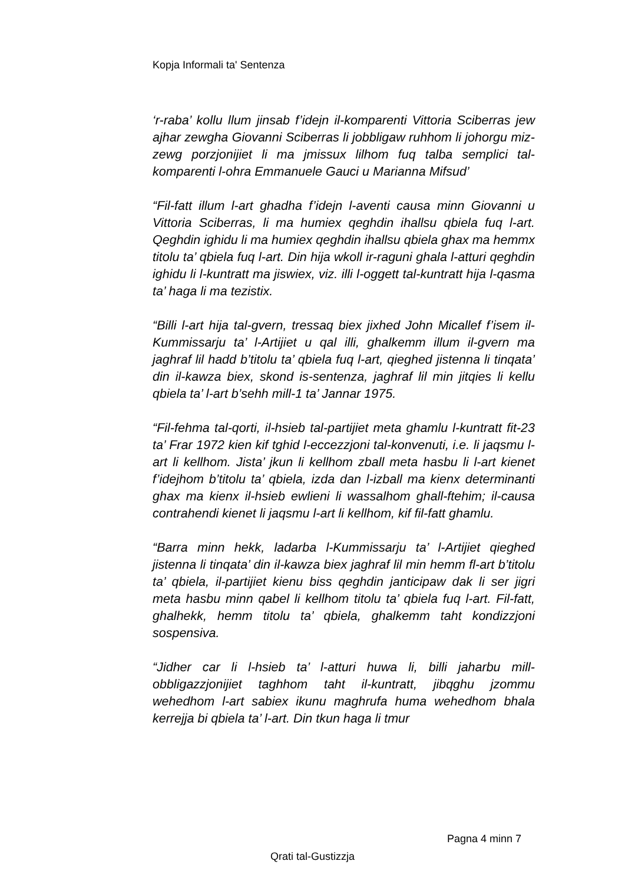Kopja Informali ta' Sentenza
‘r-raba’ kollu llum jinsab f’idejn il-komparenti Vittoria Sciberras jew ajhar zewgha Giovanni Sciberras li jobbligaw ruhhom li johorgu miz-zewg porzjonijiet li ma jmissux lilhom fuq talba semplici tal-komparenti l-ohra Emmanuele Gauci u Marianna Mifsud’
“Fil-fatt illum l-art ghadha f’idejn l-aventi causa minn Giovanni u Vittoria Sciberras, li ma humiex qeghdin ihallsu qbiela fuq l-art. Qeghdin ighidu li ma humiex qeghdin ihallsu qbiela ghax ma hemmx titolu ta’ qbiela fuq l-art. Din hija wkoll ir-raguni ghala l-atturi qeghdin ighidu li l-kuntratt ma jiswiex, viz. illi l-oggett tal-kuntratt hija l-qasma ta’ haga li ma tezistix.
“Billi l-art hija tal-gvern, tressaq biex jixhed John Micallef f’isem il-Kummissarju ta’ l-Artijiet u qal illi, ghalkemm illum il-gvern ma jaghraf lil hadd b’titolu ta’ qbiela fuq l-art, qieghed jistenna li tinqata’ din il-kawza biex, skond is-sentenza, jaghraf lil min jitqies li kellu qbiela ta’ l-art b’sehh mill-1 ta’ Jannar 1975.
“Fil-fehma tal-qorti, il-hsieb tal-partijiet meta ghamlu l-kuntratt fit-23 ta’ Frar 1972 kien kif tghid l-eccezzjoni tal-konvenuti, i.e. li jaqsmu l-art li kellhom. Jista’ jkun li kellhom zball meta hasbu li l-art kienet f’idejhom b’titolu ta’ qbiela, izda dan l-izball ma kienx determinanti ghax ma kienx il-hsieb ewlieni li wassalhom ghall-ftehim; il-causa contrahendi kienet li jaqsmu l-art li kellhom, kif fil-fatt ghamlu.
“Barra minn hekk, ladarba l-Kummissarju ta’ l-Artijiet qieghed jistenna li tinqata’ din il-kawza biex jaghraf lil min hemm fl-art b’titolu ta’ qbiela, il-partijiet kienu biss qeghdin janticipaw dak li ser jigri meta hasbu minn qabel li kellhom titolu ta’ qbiela fuq l-art. Fil-fatt, ghalhekk, hemm titolu ta’ qbiela, ghalkemm taht kondizzjoni sospensiva.
“Jidher car li l-hsieb ta’ l-atturi huwa li, billi jaharbu mill-obbligazzjonijiet taghhom taht il-kuntratt, jibqghu jzommu wehedhom l-art sabiex ikunu maghrufa huma wehedhom bhala kerrejja bi qbiela ta’ l-art. Din tkun haga li tmur
Pagna 4 minn 7
Qrati tal-Gustizzja